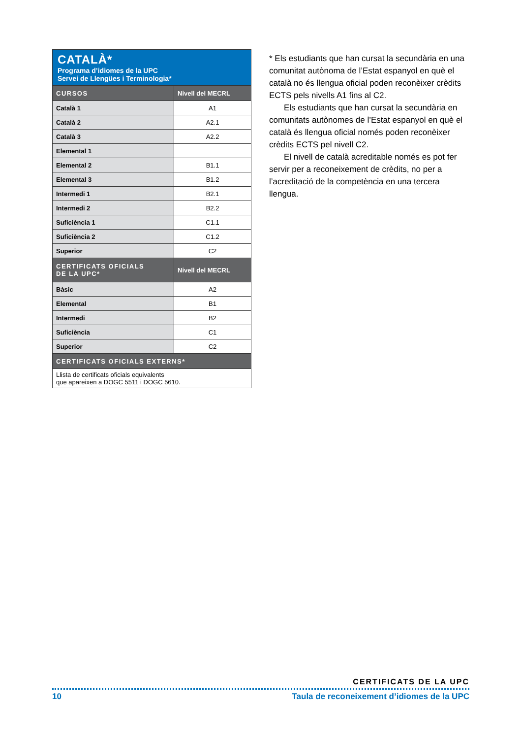| CATALÀ* Programa d’idiomes de la UPC Servei de Llengües i Terminologia* | |
| --- | --- |
| CURSOS | Nivell del MECRL |
| Català 1 | A1 |
| Català 2 | A2.1 |
| Català 3 | A2.2 |
| Elemental 1 | |
| Elemental 2 | B1.1 |
| Elemental 3 | B1.2 |
| Intermedi 1 | B2.1 |
| Intermedi 2 | B2.2 |
| Suficiència 1 | C1.1 |
| Suficiència 2 | C1.2 |
| Superior | C2 |
| CERTIFICATS OFICIALS DE LA UPC* | Nivell del MECRL |
| Bàsic | A2 |
| Elemental | B1 |
| Intermedi | B2 |
| Suficiència | C1 |
| Superior | C2 |
| CERTIFICATS OFICIALS EXTERNS* | |
| Llista de certificats oficials equivalents que apareixen a DOGC 5511 i DOGC 5610. | |
* Els estudiants que han cursat la secundària en una comunitat autònoma de l’Estat espanyol en què el català no és llengua oficial poden reconèixer crèdits ECTS pels nivells A1 fins al C2.
Els estudiants que han cursat la secundària en comunitats autònomes de l’Estat espanyol en què el català és llengua oficial només poden reconèixer crèdits ECTS pel nivell C2.
El nivell de català acreditable només es pot fer servir per a reconeixement de crèdits, no per a l’acreditació de la competència en una tercera llengua.
CERTIFICATS DE LA UPC
10 Taula de reconeixement d’idiomes de la UPC